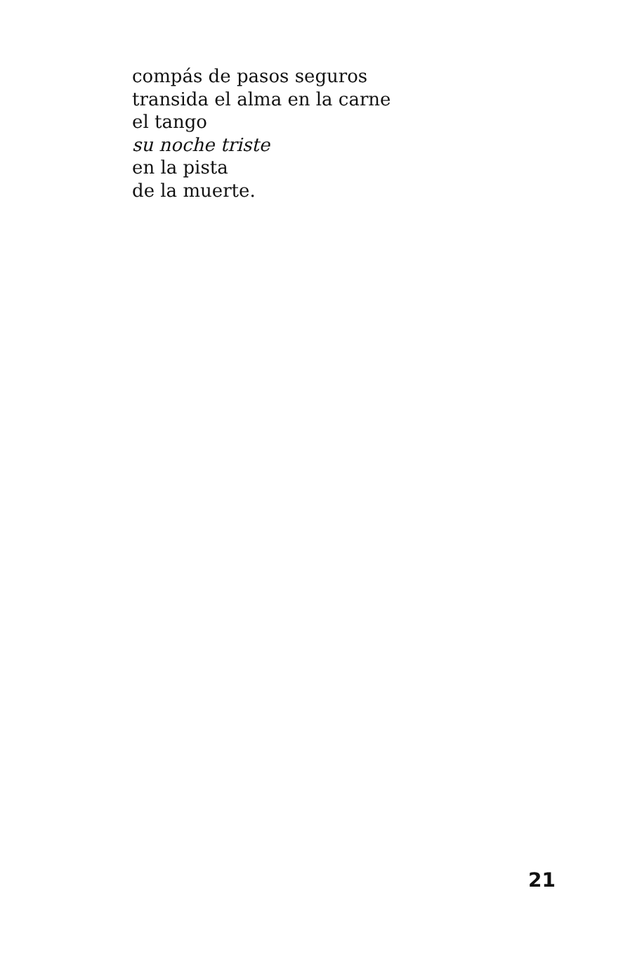compás de pasos seguros
transida el alma en la carne
el tango
su noche triste
en la pista
de la muerte.
21